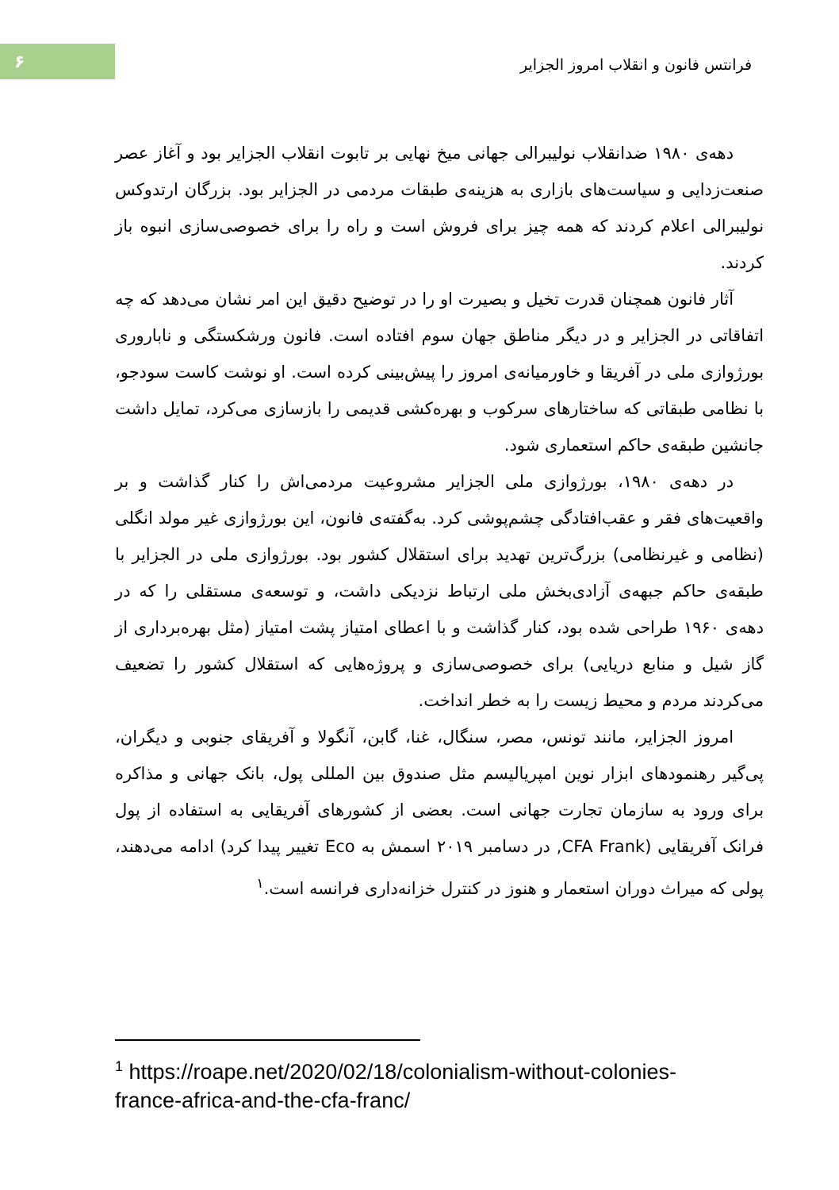۶
فرانتس فانون و انقلاب امروز الجزایر
دهه‌ی ۱۹۸۰ ضدانقلاب نولیبرالی جهانی میخ نهایی بر تابوت انقلاب الجزایر بود و آغاز عصر صنعت‌زدایی و سیاست‌های بازاری به هزینه‌ی طبقات مردمی در الجزایر بود. بزرگان ارتدوکس نولیبرالی اعلام کردند که همه چیز برای فروش است و راه را برای خصوصی‌سازی انبوه باز کردند.
آثار فانون همچنان قدرت تخیل و بصیرت او را در توضیح دقیق این امر نشان می‌دهد که چه اتفاقاتی در الجزایر و در دیگر مناطق جهان سوم افتاده است. فانون ورشکستگی و ناباروری بورژوازی ملی در آفریقا و خاورمیانه‌ی امروز را پیش‌بینی کرده است. او نوشت کاست سودجو، با نظامی طبقاتی که ساختارهای سرکوب و بهره‌کشی قدیمی را بازسازی می‌کرد، تمایل داشت جانشین طبقه‌ی حاکم استعماری شود.
در دهه‌ی ۱۹۸۰، بورژوازی ملی الجزایر مشروعیت مردمی‌اش را کنار گذاشت و بر واقعیت‌های فقر و عقب‌افتادگی چشم‌پوشی کرد. به‌گفته‌ی فانون، این بورژوازی غیر مولد انگلی (نظامی و غیرنظامی) بزرگ‌ترین تهدید برای استقلال کشور بود. بورژوازی ملی در الجزایر با طبقه‌ی حاکم جبهه‌ی آزادی‌بخش ملی ارتباط نزدیکی داشت، و توسعه‌ی مستقلی را که در دهه‌ی ۱۹۶۰ طراحی شده بود، کنار گذاشت و با اعطای امتیاز پشت امتیاز (مثل بهره‌برداری از گاز شیل و منابع دریایی) برای خصوصی‌سازی و پروژه‌هایی که استقلال کشور را تضعیف می‌کردند مردم و محیط زیست را به خطر انداخت.
امروز الجزایر، مانند تونس، مصر، سنگال، غنا، گابن، آنگولا و آفریقای جنوبی و دیگران، پی‌گیر رهنمودهای ابزار نوین امپریالیسم مثل صندوق بین المللی پول، بانک جهانی و مذاکره برای ورود به سازمان تجارت جهانی است. بعضی از کشورهای آفریقایی به استفاده از پول فرانک آفریقایی (CFA Frank, در دسامبر ۲۰۱۹ اسمش به Eco تغییر پیدا کرد) ادامه می‌دهند، پولی که میراث دوران استعمار و هنوز در کنترل خزانه‌داری فرانسه است.<sup>۱</sup>
<sup>1</sup> https://roape.net/2020/02/18/colonialism-without-colonies-france-africa-and-the-cfa-franc/